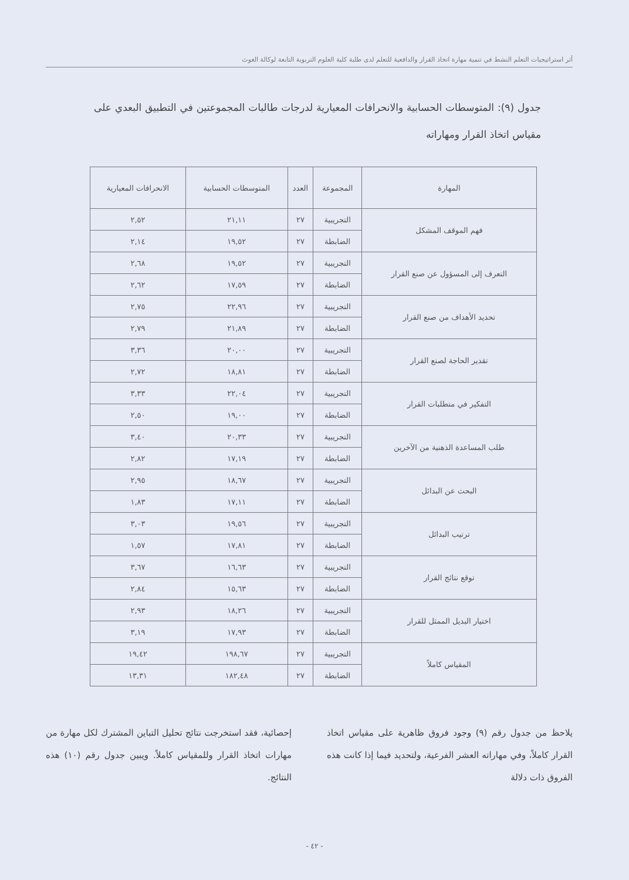أثر استراتيجيات التعلم النشط في تنمية مهارة اتخاذ القرار والدافعية للتعلم لدى طلبة كلية العلوم التربوية التابعة لوكالة الغوث
جدول (٩): المتوسطات الحسابية والانحرافات المعيارية لدرجات طالبات المجموعتين في التطبيق البعدي على مقياس اتخاذ القرار ومهاراته
| المهارة | المجموعة | العدد | المتوسطات الحسابية | الانحرافات المعيارية |
| --- | --- | --- | --- | --- |
| فهم الموقف المشكل | التجريبية | ٢٧ | ٢١,١١ | ٢,٥٢ |
| | الضابطة | ٢٧ | ١٩,٥٢ | ٢,١٤ |
| التعرف إلى المسؤول عن صنع القرار | التجريبية | ٢٧ | ١٩,٥٢ | ٢,٦٨ |
| | الضابطة | ٢٧ | ١٧,٥٩ | ٢,٦٢ |
| تحديد الأهداف من صنع القرار | التجريبية | ٢٧ | ٢٢,٩٦ | ٢,٧٥ |
| | الضابطة | ٢٧ | ٢١,٨٩ | ٢,٧٩ |
| تقدير الحاجة لصنع القرار | التجريبية | ٢٧ | ٢٠,٠٠ | ٣,٣٦ |
| | الضابطة | ٢٧ | ١٨,٨١ | ٢,٧٢ |
| التفكير في متطلبات القرار | التجريبية | ٢٧ | ٢٢,٠٤ | ٣,٣٣ |
| | الضابطة | ٢٧ | ١٩,٠٠ | ٢,٥٠ |
| طلب المساعدة الذهنية من الآخرين | التجريبية | ٢٧ | ٢٠,٣٣ | ٣,٤٠ |
| | الضابطة | ٢٧ | ١٧,١٩ | ٢,٨٢ |
| البحث عن البدائل | التجريبية | ٢٧ | ١٨,٦٧ | ٢,٩٥ |
| | الضابطة | ٢٧ | ١٧,١١ | ١,٨٣ |
| ترتيب البدائل | التجريبية | ٢٧ | ١٩,٥٦ | ٣,٠٣ |
| | الضابطة | ٢٧ | ١٧,٨١ | ١,٥٧ |
| توقع نتائج القرار | التجريبية | ٢٧ | ١٦,٦٣ | ٣,٦٧ |
| | الضابطة | ٢٧ | ١٥,٦٣ | ٢,٨٤ |
| اختيار البديل الممثل للقرار | التجريبية | ٢٧ | ١٨,٢٦ | ٢,٩٣ |
| | الضابطة | ٢٧ | ١٧,٩٣ | ٣,١٩ |
| المقياس كاملاً | التجريبية | ٢٧ | ١٩٨,٦٧ | ١٩,٤٢ |
| | الضابطة | ٢٧ | ١٨٢,٤٨ | ١٣,٣١ |
يلاحظ من جدول رقم (٩) وجود فروق ظاهرية على مقياس اتخاذ القرار كاملاً، وفي مهاراته العشر الفرعية، ولتحديد فيما إذا كانت هذه الفروق ذات دلالة
إحصائية، فقد استخرجت نتائج تحليل التباين المشترك لكل مهارة من مهارات اتخاذ القرار وللمقياس كاملاً. ويبين جدول رقم (١٠) هذه النتائج.
- ٤٢ -